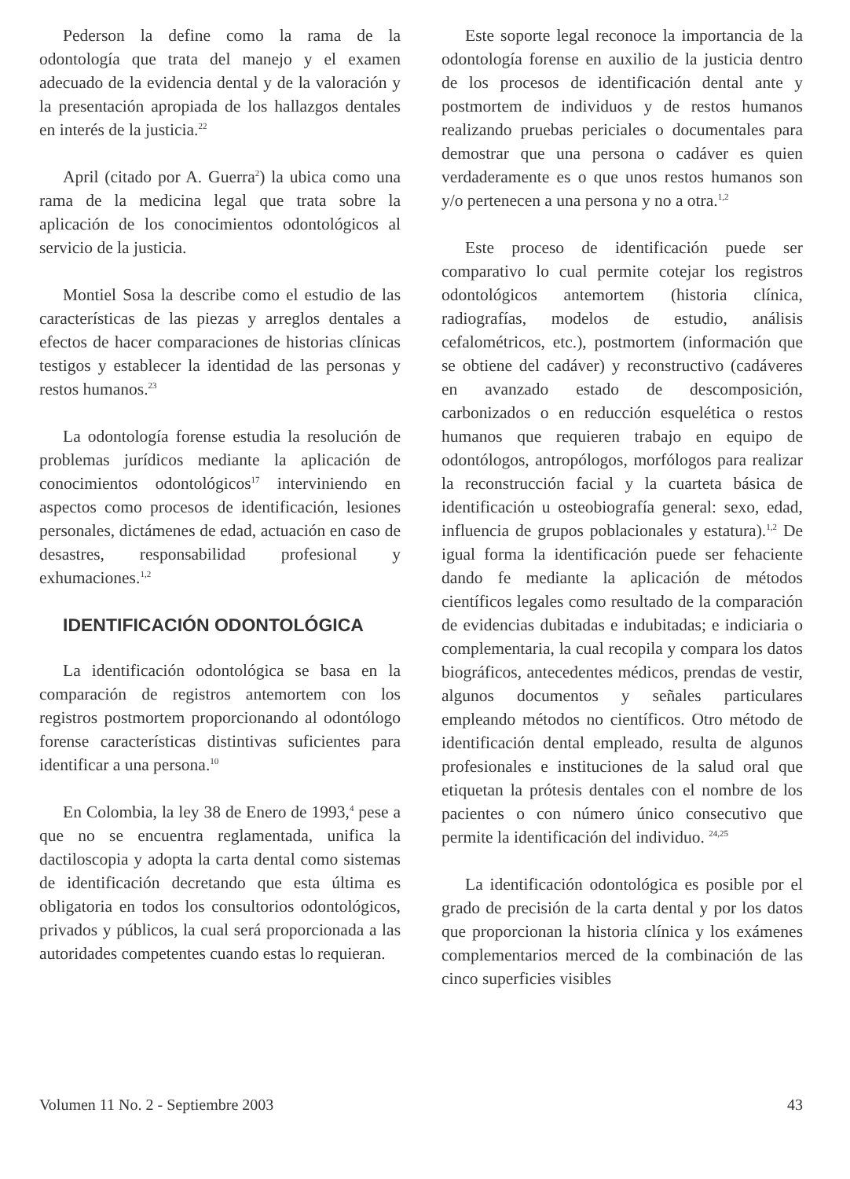Pederson la define como la rama de la odontología que trata del manejo y el examen adecuado de la evidencia dental y de la valoración y la presentación apropiada de los hallazgos dentales en interés de la justicia.<sup>22</sup>
April (citado por A. Guerra<sup>2</sup>) la ubica como una rama de la medicina legal que trata sobre la aplicación de los conocimientos odontológicos al servicio de la justicia.
Montiel Sosa la describe como el estudio de las características de las piezas y arreglos dentales a efectos de hacer comparaciones de historias clínicas testigos y establecer la identidad de las personas y restos humanos.<sup>23</sup>
La odontología forense estudia la resolución de problemas jurídicos mediante la aplicación de conocimientos odontológicos<sup>17</sup> interviniendo en aspectos como procesos de identificación, lesiones personales, dictámenes de edad, actuación en caso de desastres, responsabilidad profesional y exhumaciones.<sup>1,2</sup>
IDENTIFICACIÓN ODONTOLÓGICA
La identificación odontológica se basa en la comparación de registros antemortem con los registros postmortem proporcionando al odontólogo forense características distintivas suficientes para identificar a una persona.<sup>10</sup>
En Colombia, la ley 38 de Enero de 1993,<sup>4</sup> pese a que no se encuentra reglamentada, unifica la dactiloscopia y adopta la carta dental como sistemas de identificación decretando que esta última es obligatoria en todos los consultorios odontológicos, privados y públicos, la cual será proporcionada a las autoridades competentes cuando estas lo requieran.
Este soporte legal reconoce la importancia de la odontología forense en auxilio de la justicia dentro de los procesos de identificación dental ante y postmortem de individuos y de restos humanos realizando pruebas periciales o documentales para demostrar que una persona o cadáver es quien verdaderamente es o que unos restos humanos son y/o pertenecen a una persona y no a otra.<sup>1,2</sup>
Este proceso de identificación puede ser comparativo lo cual permite cotejar los registros odontológicos antemortem (historia clínica, radiografías, modelos de estudio, análisis cefalométricos, etc.), postmortem (información que se obtiene del cadáver) y reconstructivo (cadáveres en avanzado estado de descomposición, carbonizados o en reducción esquelética o restos humanos que requieren trabajo en equipo de odontólogos, antropólogos, morfólogos para realizar la reconstrucción facial y la cuarteta básica de identificación u osteobiografía general: sexo, edad, influencia de grupos poblacionales y estatura).<sup>1,2</sup> De igual forma la identificación puede ser fehaciente dando fe mediante la aplicación de métodos científicos legales como resultado de la comparación de evidencias dubitadas e indubitadas; e indiciaria o complementaria, la cual recopila y compara los datos biográficos, antecedentes médicos, prendas de vestir, algunos documentos y señales particulares empleando métodos no científicos. Otro método de identificación dental empleado, resulta de algunos profesionales e instituciones de la salud oral que etiquetan la prótesis dentales con el nombre de los pacientes o con número único consecutivo que permite la identificación del individuo. <sup>24,25</sup>
La identificación odontológica es posible por el grado de precisión de la carta dental y por los datos que proporcionan la historia clínica y los exámenes complementarios merced de la combinación de las cinco superficies visibles
Volumen 11 No. 2 - Septiembre 2003 43